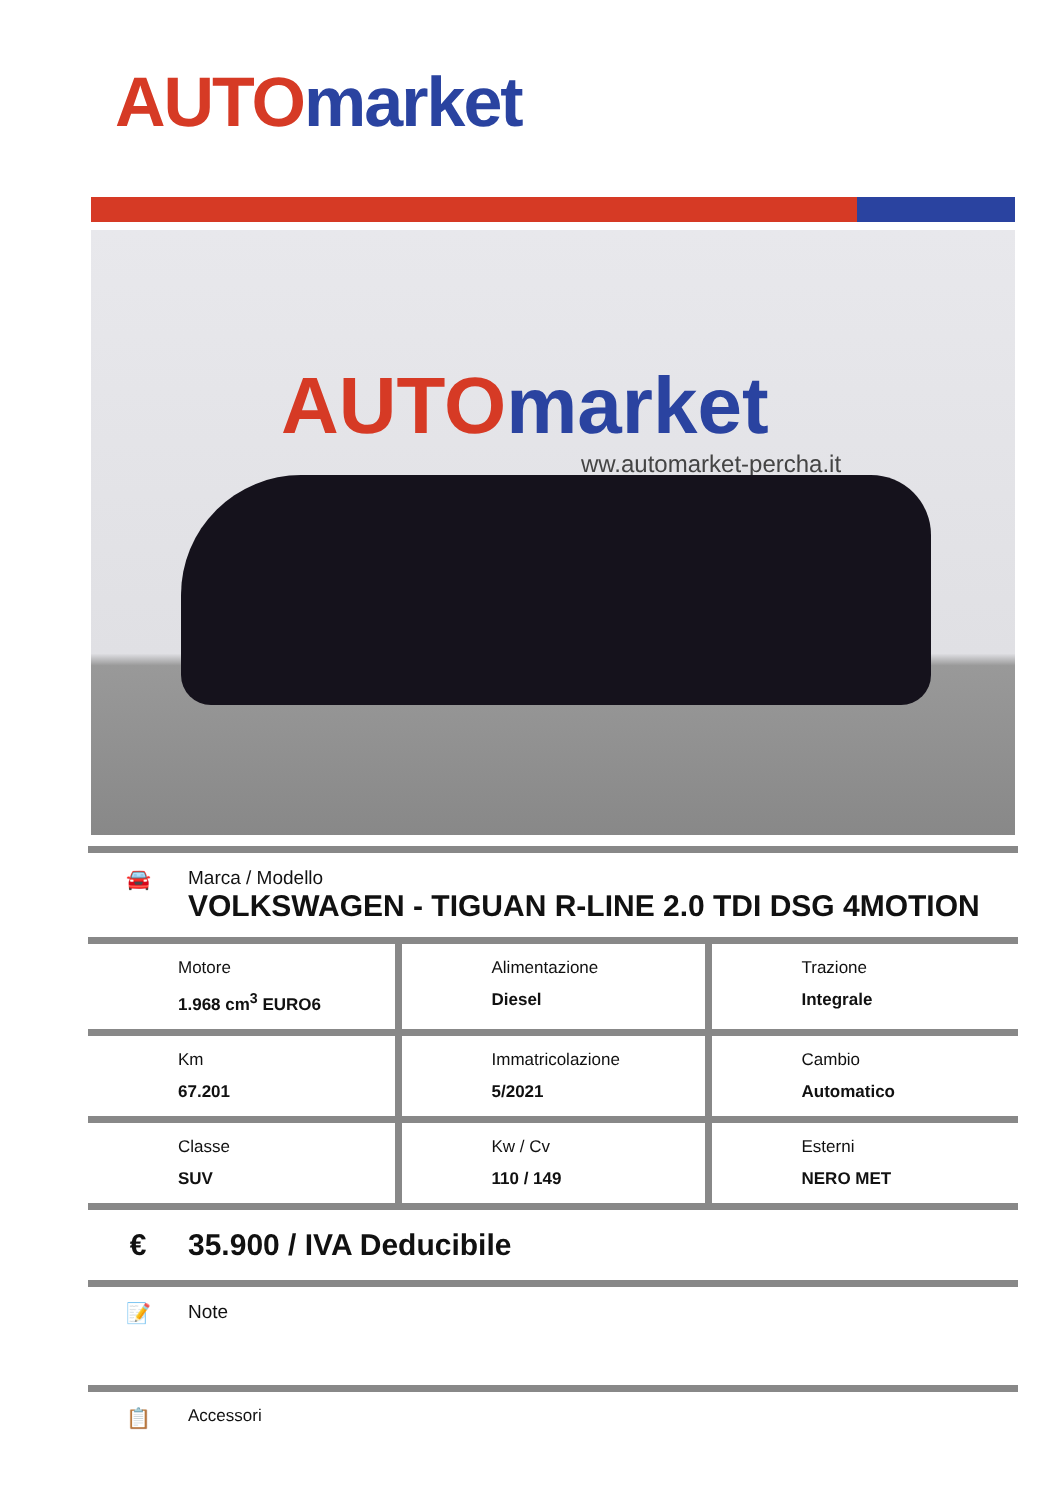AUTO market
AUTO market
ww.automarket-percha.it
🚘 Marca / Modello
VOLKSWAGEN - TIGUAN R-LINE 2.0 TDI DSG 4MOTION
| Motore 1.968 cm<sup>3</sup> EURO6 | Alimentazione Diesel | Trazione Integrale |
| Km 67.201 | Immatricolazione 5/2021 | Cambio Automatico |
| Classe SUV | Kw / Cv 110 / 149 | Esterni NERO MET |
€ 35.900 / IVA Deducibile
📝 Note
📋
Accessori